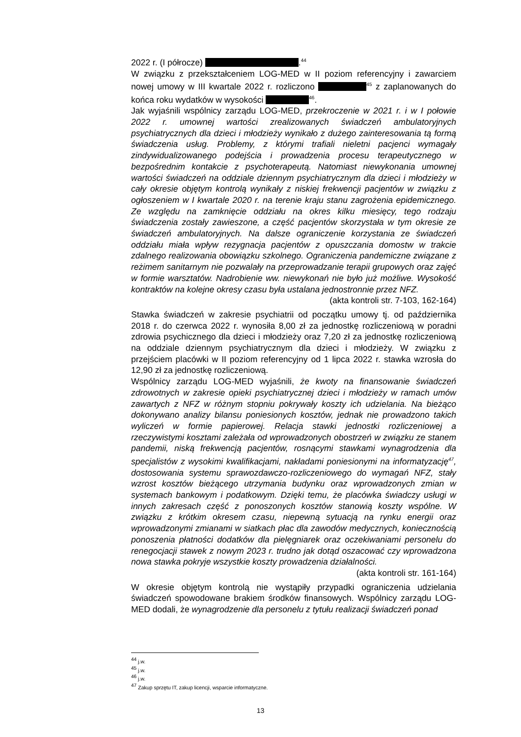2022 r. (I półrocze) .<sup>44</sup>
W związku z przekształceniem LOG-MED w II poziom referencyjny i zawarciem nowej umowy w III kwartale 2022 r. rozliczono <sup>45</sup> z zaplanowanych do końca roku wydatków w wysokości <sup>46</sup>.
Jak wyjaśnili wspólnicy zarządu LOG-MED, przekroczenie w 2021 r. i w I połowie 2022 r. umownej wartości zrealizowanych świadczeń ambulatoryjnych psychiatrycznych dla dzieci i młodzieży wynikało z dużego zainteresowania tą formą świadczenia usług. Problemy, z którymi trafiali nieletni pacjenci wymagały zindywidualizowanego podejścia i prowadzenia procesu terapeutycznego w bezpośrednim kontakcie z psychoterapeutą. Natomiast niewykonania umownej wartości świadczeń na oddziale dziennym psychiatrycznym dla dzieci i młodzieży w cały okresie objętym kontrolą wynikały z niskiej frekwencji pacjentów w związku z ogłoszeniem w I kwartale 2020 r. na terenie kraju stanu zagrożenia epidemicznego. Ze względu na zamknięcie oddziału na okres kilku miesięcy, tego rodzaju świadczenia zostały zawieszone, a część pacjentów skorzystała w tym okresie ze świadczeń ambulatoryjnych. Na dalsze ograniczenie korzystania ze świadczeń oddziału miała wpływ rezygnacja pacjentów z opuszczania domostw w trakcie zdalnego realizowania obowiązku szkolnego. Ograniczenia pandemiczne związane z reżimem sanitarnym nie pozwalały na przeprowadzanie terapii grupowych oraz zajęć w formie warsztatów. Nadrobienie ww. niewykonań nie było już możliwe. Wysokość kontraktów na kolejne okresy czasu była ustalana jednostronnie przez NFZ.
(akta kontroli str. 7-103, 162-164)
Stawka świadczeń w zakresie psychiatrii od początku umowy tj. od października 2018 r. do czerwca 2022 r. wynosiła 8,00 zł za jednostkę rozliczeniową w poradni zdrowia psychicznego dla dzieci i młodzieży oraz 7,20 zł za jednostkę rozliczeniową na oddziale dziennym psychiatrycznym dla dzieci i młodzieży. W związku z przejściem placówki w II poziom referencyjny od 1 lipca 2022 r. stawka wzrosła do 12,90 zł za jednostkę rozliczeniową.
Wspólnicy zarządu LOG-MED wyjaśnili, że kwoty na finansowanie świadczeń zdrowotnych w zakresie opieki psychiatrycznej dzieci i młodzieży w ramach umów zawartych z NFZ w różnym stopniu pokrywały koszty ich udzielania. Na bieżąco dokonywano analizy bilansu poniesionych kosztów, jednak nie prowadzono takich wyliczeń w formie papierowej. Relacja stawki jednostki rozliczeniowej a rzeczywistymi kosztami zależała od wprowadzonych obostrzeń w związku ze stanem pandemii, niską frekwencją pacjentów, rosnącymi stawkami wynagrodzenia dla specjalistów z wysokimi kwalifikacjami, nakładami poniesionymi na informatyzację<sup>47</sup>, dostosowania systemu sprawozdawczo-rozliczeniowego do wymagań NFZ, stały wzrost kosztów bieżącego utrzymania budynku oraz wprowadzonych zmian w systemach bankowym i podatkowym. Dzięki temu, że placówka świadczy usługi w innych zakresach część z ponoszonych kosztów stanowią koszty wspólne. W związku z krótkim okresem czasu, niepewną sytuacją na rynku energii oraz wprowadzonymi zmianami w siatkach płac dla zawodów medycznych, koniecznością ponoszenia płatności dodatków dla pielęgniarek oraz oczekiwaniami personelu do renegocjacji stawek z nowym 2023 r. trudno jak dotąd oszacować czy wprowadzona nowa stawka pokryje wszystkie koszty prowadzenia działalności.
(akta kontroli str. 161-164)
W okresie objętym kontrolą nie wystąpiły przypadki ograniczenia udzielania świadczeń spowodowane brakiem środków finansowych. Wspólnicy zarządu LOG-MED dodali, że wynagrodzenie dla personelu z tytułu realizacji świadczeń ponad
<sup>44</sup> j.w.
<sup>45</sup> j.w.
<sup>46</sup> j.w.
<sup>47</sup> Zakup sprzętu IT, zakup licencji, wsparcie informatyczne.
13